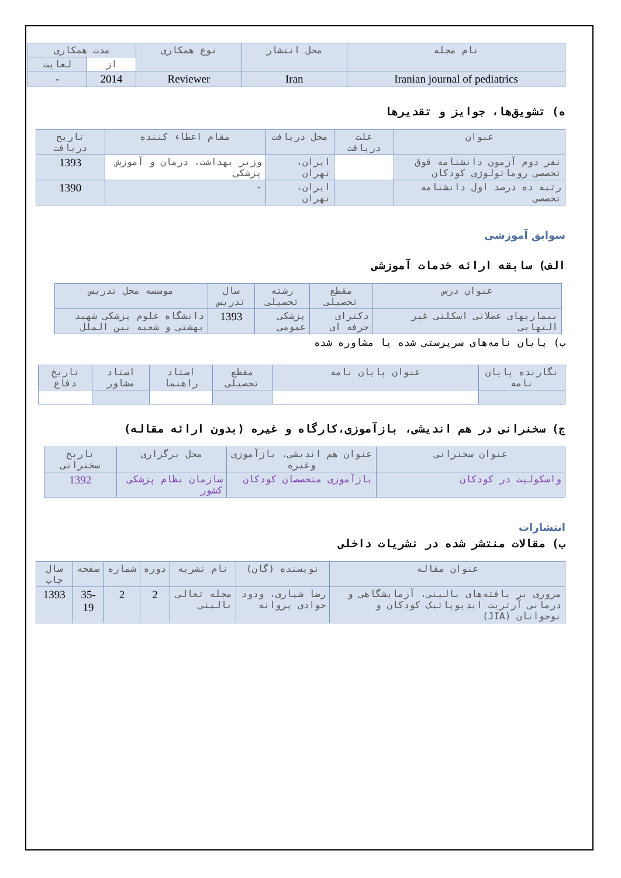| نام مجله | محل انتشار | نوع همکاری | مدت همکاری | |
| --- | --- | --- | --- | --- |
| | | | از | لغایت |
| Iranian journal of pediatrics | Iran | Reviewer | 2014 | - |
ه) تشویق‌ها، جوایز و تقدیرها
| عنوان | علت دریافت | محل دریافت | مقام اعطاء کننده | تاریخ دریافت |
| --- | --- | --- | --- | --- |
| نفر دوم آزمون دانشنامه فوق تخصصی روماتولوژی کودکان | | ایران، تهران | وزیر بهداشت، درمان و آموزش پزشکی | 1393 |
| رتبه ده درصد اول دانشنامه تخصصی | | ایران، تهران | - | 1390 |
سوابق آموزشی
الف) سابقه ارائه خدمات آموزشی
| عنوان درس | مقطع تحصیلی | رشته تحصیلی | سال تدریس | موسسه محل تدریس |
| --- | --- | --- | --- | --- |
| بیماریهای عضلانی اسکلتی غیر التهابی | دکترای حرفه ای | پزشکی عمومی | 1393 | دانشگاه علوم پزشکی شهید بهشتی و شعبه بین الملل |
ب) پایان نامه‌های سرپرستی شده یا مشاوره شده
| نگارنده پایان نامه | عنوان پایان نامه | مقطع تحصیلی | استاد راهنما | استاد مشاور | تاریخ دفاع |
| --- | --- | --- | --- | --- | --- |
ج) سخنرانی در هم اندیشی، بازآموزی،کارگاه و غیره (بدون ارائه مقاله)
| عنوان سخنرانی | عنوان هم اندیشی، بازآموزی وغیره | محل برگزاری | تاریخ سخنرانی |
| --- | --- | --- | --- |
| واسکولیت در کودکان | بازآموزی متخصصان کودکان | سازمان نظام پزشکی کشور | 1392 |
انتشارات
ب) مقالات منتشر شده در نشریات داخلی
| عنوان مقاله | نویسنده (گان) | نام نشریه | دوره | شماره | صفحه | سال چاپ |
| --- | --- | --- | --- | --- | --- | --- |
| مروری بر یافته‌های بالینی، آزمایشگاهی و درمانی آرتریت ایدیوپاتیک کودکان و نوجوانان (JIA) | رضا شیاری، ودود جوادی پروانه | مجله تعالی بالینی | 2 | 2 | 35-19 | 1393 |